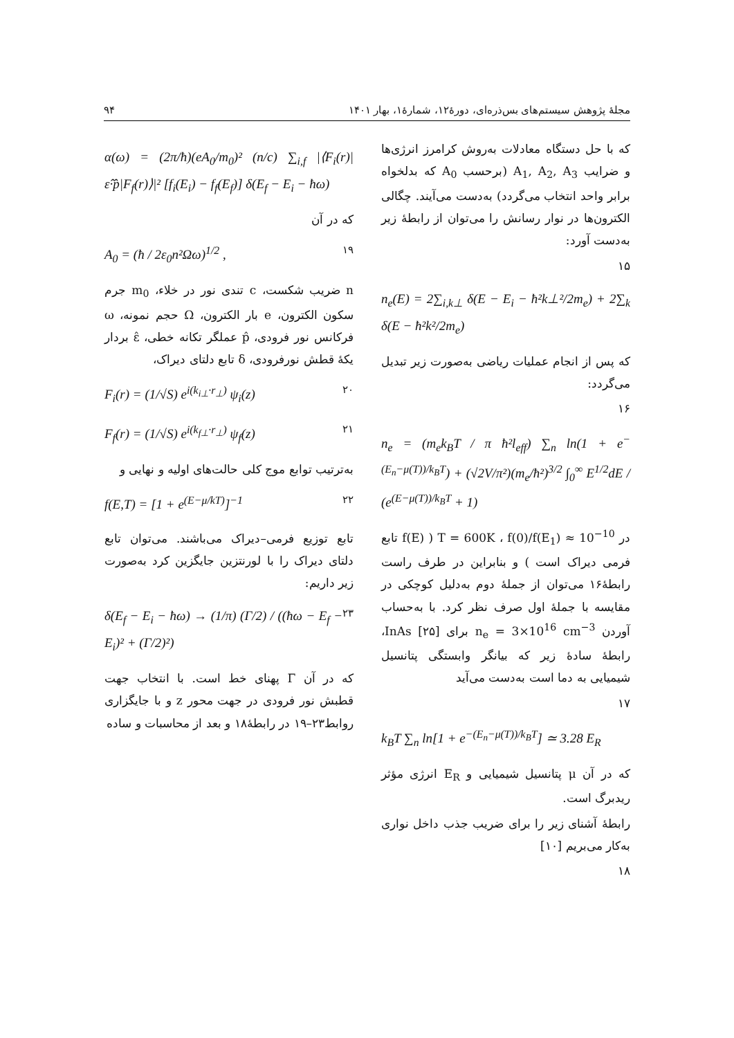مجلهٔ پژوهش سیستم‌های بس‌ذره‌ای، دورهٔ۱۲، شمارهٔ۱، بهار ۱۴۰۱ ۹۴
که با حل دستگاه معادلات به‌روش کرامرز انرژی‌ها و ضرایب A<sub>1</sub>, A<sub>2</sub>, A<sub>3</sub> (برحسب A<sub>0</sub> که بدلخواه برابر واحد انتخاب می‌گردد) به‌دست می‌آیند. چگالی الکترون‌ها در نوار رسانش را می‌توان از رابطهٔ زیر به‌دست آورد:
۱۵
n<sub>e</sub>(E) = 2∑<sub>i,k⊥</sub> δ(E − E<sub>i</sub> − ħ²k⊥²/2m<sub>e</sub>) + 2∑<sub>k</sub> δ(E − ħ²k²/2m<sub>e</sub>)
که پس از انجام عملیات ریاضی به‌صورت زیر تبدیل می‌گردد:
۱۶
n<sub>e</sub> = (m<sub>e</sub>k<sub>B</sub>T / π ħ²l<sub>eff</sub>) ∑<sub>n</sub> ln(1 + e<sup>−(E<sub>n</sub>−μ(T))/k<sub>B</sub>T</sup>) + (√2V/π²)(m<sub>e</sub>/ħ²)<sup>3/2</sup> ∫<sub>0</sub><sup>∞</sup> E<sup>1/2</sup>dE / (e<sup>(E−μ(T))/k<sub>B</sub>T</sup> + 1)
در T = 600K ، f(0)/f(E<sub>1</sub>) ≈ 10<sup>−10</sup> ( f(E) تابع فرمی دیراک است ) و بنابراین در طرف راست رابطهٔ۱۶ می‌توان از جملهٔ دوم به‌دلیل کوچکی در مقایسه با جملهٔ اول صرف نظر کرد. با به‌حساب آوردن n<sub>e</sub> = 3×10<sup>16</sup> cm<sup>−3</sup> برای InAs [۲۵]، رابطهٔ سادهٔ زیر که بیانگر وابستگی پتانسیل شیمیایی به دما است به‌دست می‌آید
۱۷
k<sub>B</sub>T ∑<sub>n</sub> ln[1 + e<sup>−(E<sub>n</sub>−μ(T))/k<sub>B</sub>T</sup>] ≃ 3.28 E<sub>R</sub>
که در آن μ پتانسیل شیمیایی و E<sub>R</sub> انرژی مؤثر ریدبرگ است.
رابطهٔ آشنای زیر را برای ضریب جذب داخل نواری به‌کار می‌بریم [۱۰]
۱۸
α(ω) = (2π/ħ)(eA<sub>0</sub>/m<sub>0</sub>)² (n/c) ∑<sub>i,f</sub> |⟨F<sub>i</sub>(r)|ε̂·p̂|F<sub>f</sub>(r)⟩|² [f<sub>i</sub>(E<sub>i</sub>) − f<sub>f</sub>(E<sub>f</sub>)] δ(E<sub>f</sub> − E<sub>i</sub> − ħω)
که در آن
A<sub>0</sub> = (ħ / 2ε<sub>0</sub>n²Ωω)<sup>1/2</sup> , ۱۹
n ضریب شکست، c تندی نور در خلاء، m<sub>0</sub> جرم سکون الکترون، e بار الکترون، Ω حجم نمونه، ω فرکانس نور فرودی، p̂ عملگر تکانه خطی، ε̂ بردار یکهٔ قطش نورفرودی، δ تابع دلتای دیراک،
F<sub>i</sub>(r) = (1/√S) e<sup>i(k<sub>i⊥</sub>·r<sub>⊥</sub>)</sup> ψ<sub>i</sub>(z) ۲۰
F<sub>f</sub>(r) = (1/√S) e<sup>i(k<sub>f⊥</sub>·r<sub>⊥</sub>)</sup> ψ<sub>f</sub>(z) ۲۱
به‌ترتیب توابع موج کلی حالت‌های اولیه و نهایی و
f(E,T) = [1 + e<sup>(E−μ/kT)</sup>]<sup>−1</sup> ۲۲
تابع توزیع فرمی–دیراک می‌باشند. می‌توان تابع دلتای دیراک را با لورنتزین جایگزین کرد به‌صورت زیر داریم:
δ(E<sub>f</sub> − E<sub>i</sub> − ħω) → (1/π) (Γ/2) / ((ħω − E<sub>f</sub> − E<sub>i</sub>)² + (Γ/2)²) ۲۳
که در آن Γ پهنای خط است. با انتخاب جهت قطبش نور فرودی در جهت محور z و با جایگزاری روابط۲۳–۱۹ در رابطهٔ۱۸ و بعد از محاسبات و ساده